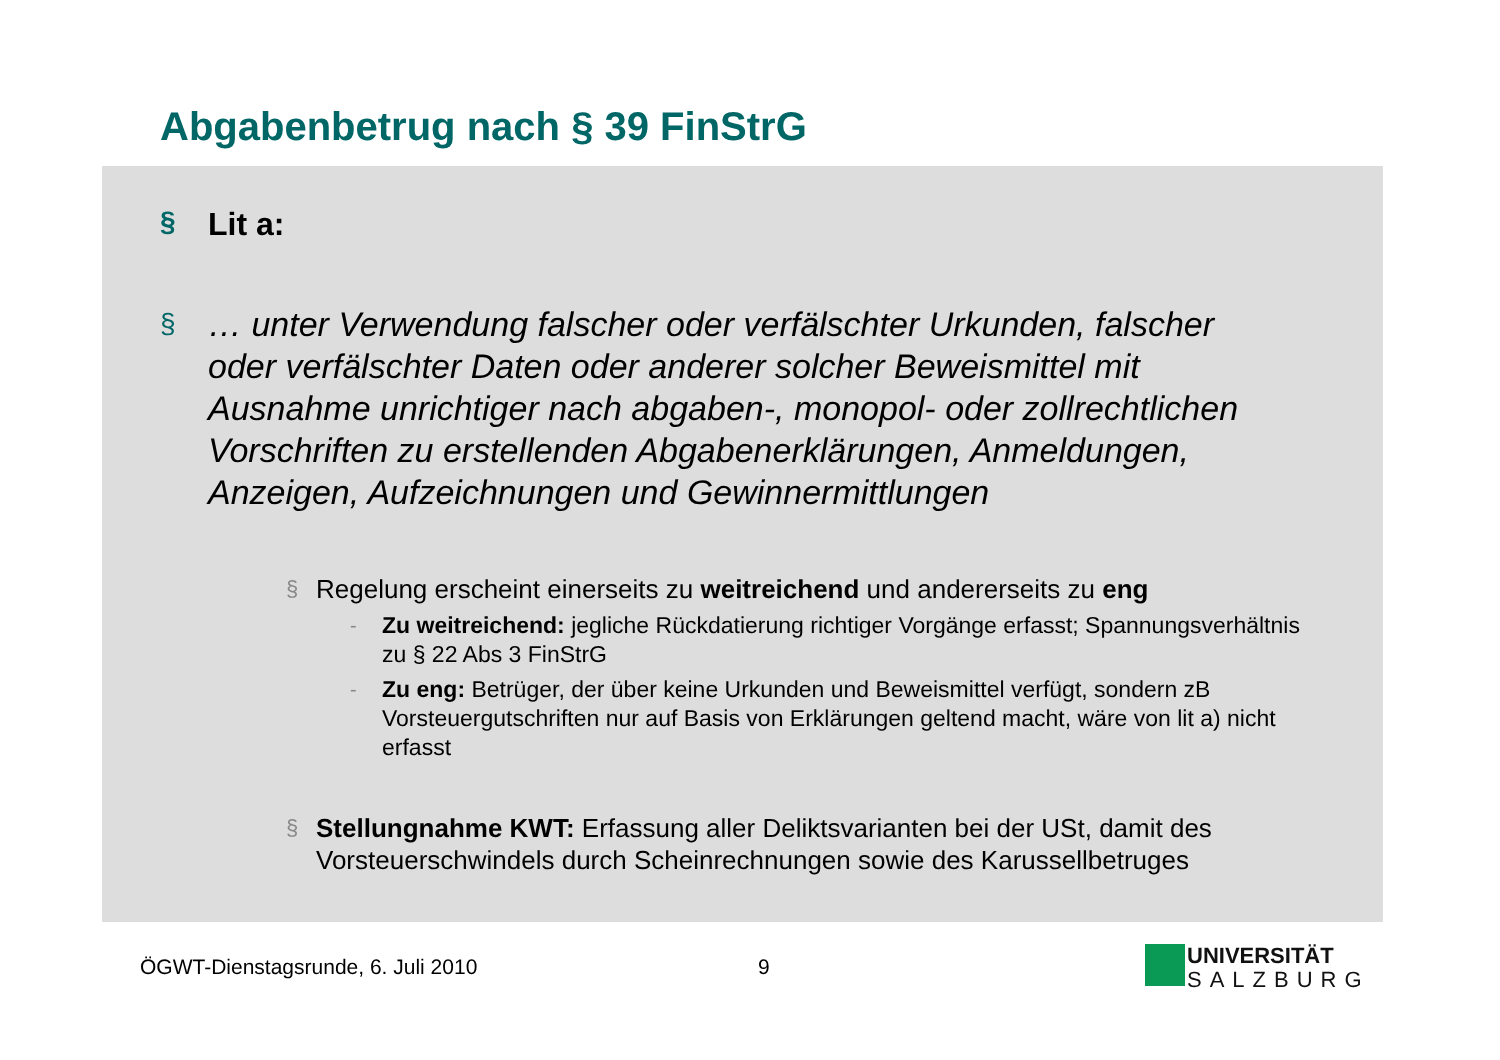Abgabenbetrug nach § 39 FinStrG
§ Lit a:
§ … unter Verwendung falscher oder verfälschter Urkunden, falscher oder verfälschter Daten oder anderer solcher Beweismittel mit Ausnahme unrichtiger nach abgaben-, monopol- oder zollrechtlichen Vorschriften zu erstellenden Abgabenerklärungen, Anmeldungen, Anzeigen, Aufzeichnungen und Gewinnermittlungen
§ Regelung erscheint einerseits zu weitreichend und andererseits zu eng
- Zu weitreichend: jegliche Rückdatierung richtiger Vorgänge erfasst; Spannungsverhältnis zu § 22 Abs 3 FinStrG
- Zu eng: Betrüger, der über keine Urkunden und Beweismittel verfügt, sondern zB Vorsteuergutschriften nur auf Basis von Erklärungen geltend macht, wäre von lit a) nicht erfasst
§ Stellungnahme KWT: Erfassung aller Deliktsvarianten bei der USt, damit des Vorsteuerschwindels durch Scheinrechnungen sowie des Karussellbetruges
ÖGWT-Dienstagsrunde, 6. Juli 2010
9
UNIVERSITÄT
SALZBURG